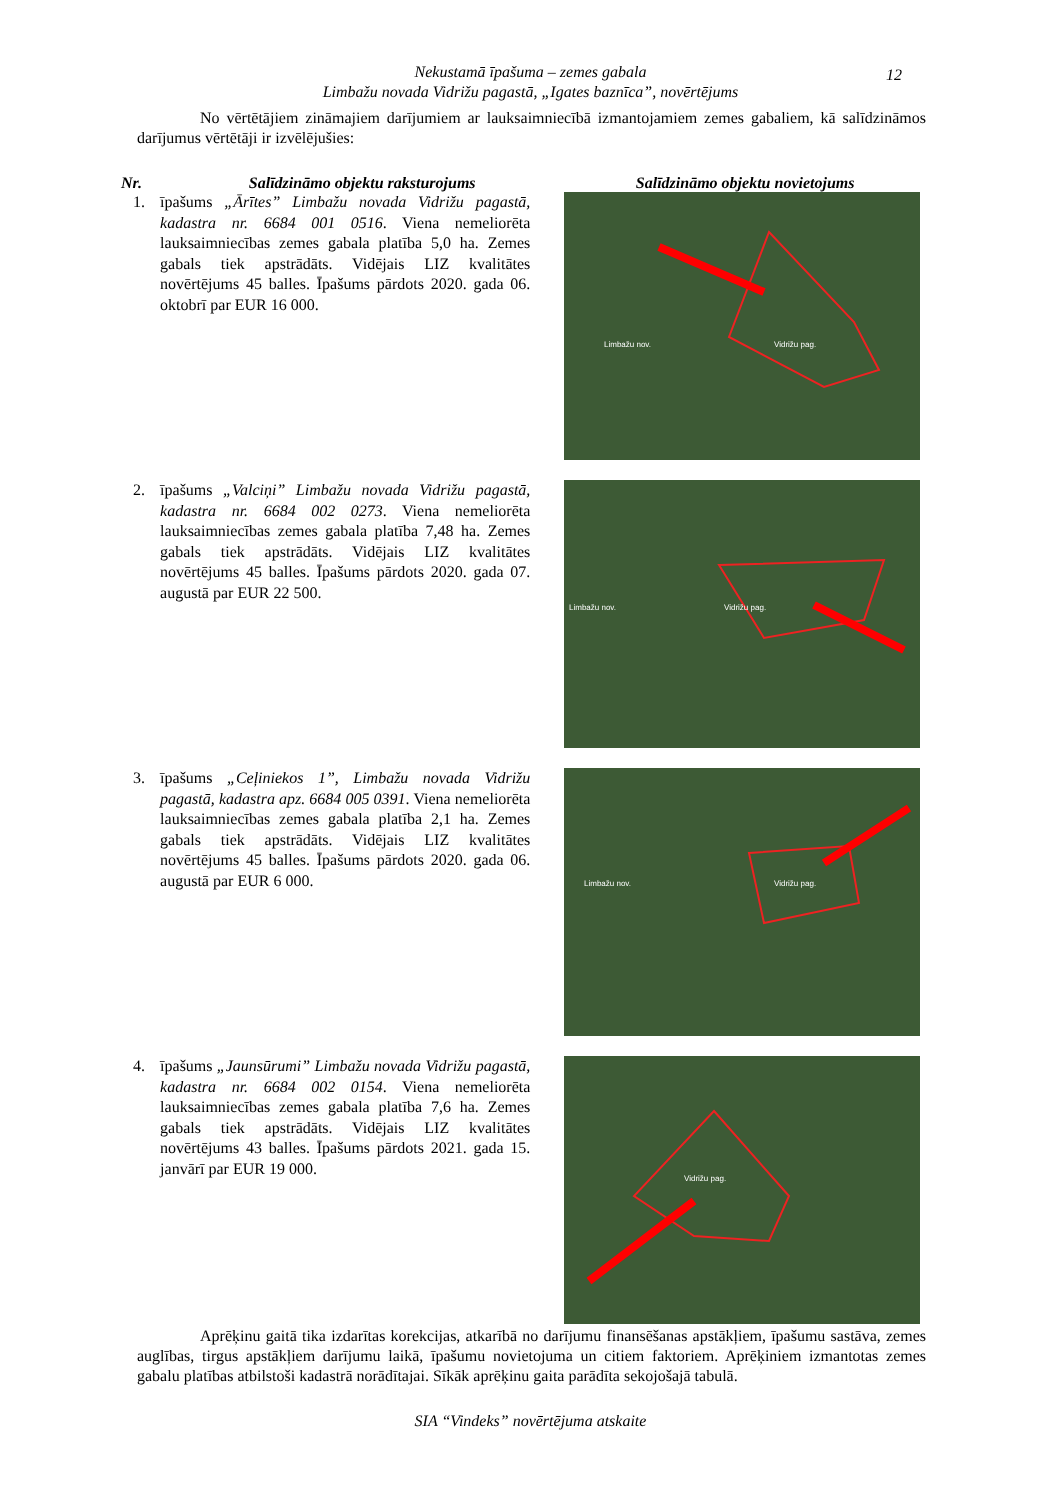Nekustamā īpašuma – zemes gabala
Limbažu novada Vidrižu pagastā, „Igates baznīca”, novērtējums
12
No vērtētājiem zināmajiem darījumiem ar lauksaimniecībā izmantojamiem zemes gabaliem, kā salīdzināmos darījumus vērtētāji ir izvēlējušies:
| Nr. | Salīdzināmo objektu raksturojums | Salīdzināmo objektu novietojums |
| --- | --- | --- |
| 1. | īpašums „Ārītes” Limbažu novada Vidrižu pagastā, kadastra nr. 6684 001 0516 . Viena nemeliorēta lauksaimniecības zemes gabala platība 5,0 ha. Zemes gabals tiek apstrādāts. Vidējais LIZ kvalitātes novērtējums 45 balles. Īpašums pārdots 2020. gada 06. oktobrī par EUR 16 000. | Limbažu nov. Vidrižu pag. |
| 2. | īpašums „Valciņi” Limbažu novada Vidrižu pagastā, kadastra nr. 6684 002 0273 . Viena nemeliorēta lauksaimniecības zemes gabala platība 7,48 ha. Zemes gabals tiek apstrādāts. Vidējais LIZ kvalitātes novērtējums 45 balles. Īpašums pārdots 2020. gada 07. augustā par EUR 22 500. | Limbažu nov. Vidrižu pag. |
| 3. | īpašums „Ceļiniekos 1”, Limbažu novada Vidrižu pagastā, kadastra apz. 6684 005 0391 . Viena nemeliorēta lauksaimniecības zemes gabala platība 2,1 ha. Zemes gabals tiek apstrādāts. Vidējais LIZ kvalitātes novērtējums 45 balles. Īpašums pārdots 2020. gada 06. augustā par EUR 6 000. | Limbažu nov. Vidrižu pag. |
| 4. | īpašums „Jaunsūrumi” Limbažu novada Vidrižu pagastā, kadastra nr. 6684 002 0154 . Viena nemeliorēta lauksaimniecības zemes gabala platība 7,6 ha. Zemes gabals tiek apstrādāts. Vidējais LIZ kvalitātes novērtējums 43 balles. Īpašums pārdots 2021. gada 15. janvārī par EUR 19 000. | Vidrižu pag. |
Aprēķinu gaitā tika izdarītas korekcijas, atkarībā no darījumu finansēšanas apstākļiem, īpašumu sastāva, zemes auglības, tirgus apstākļiem darījumu laikā, īpašumu novietojuma un citiem faktoriem. Aprēķiniem izmantotas zemes gabalu platības atbilstoši kadastrā norādītajai. Sīkāk aprēķinu gaita parādīta sekojošajā tabulā.
SIA “Vindeks” novērtējuma atskaite